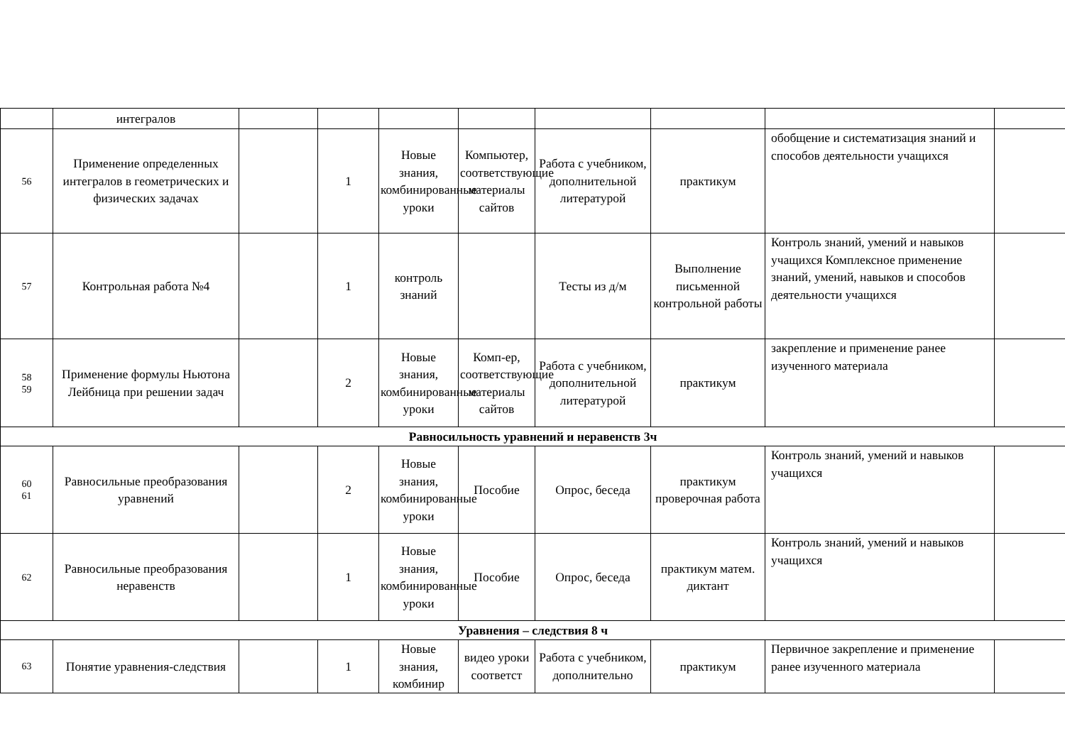| | интегралов | | | | | | | | |
| 56 | Применение определенных интегралов в геометрических и физических задачах | | 1 | Новые знания, комбинированные уроки | Компьютер, соответствующие материалы сайтов | Работа с учебником, дополнительной литературой | практикум | обобщение и систематизация знаний и способов деятельности учащихся | |
| 57 | Контрольная работа №4 | | 1 | контроль знаний | | Тесты из д/м | Выполнение письменной контрольной работы | Контроль знаний, умений и навыков учащихся Комплексное применение знаний, умений, навыков и способов деятельности учащихся | |
| 58 59 | Применение формулы Ньютона Лейбница при решении задач | | 2 | Новые знания, комбинированные уроки | Комп-ер, соответствующие материалы сайтов | Работа с учебником, дополнительной литературой | практикум | закрепление и применение ранее изученного материала | |
| Равносильность уравнений и неравенств 3ч | | | | | | | | | |
| 60 61 | Равносильные преобразования уравнений | | 2 | Новые знания, комбинированные уроки | Пособие | Опрос, беседа | практикум проверочная работа | Контроль знаний, умений и навыков учащихся | |
| 62 | Равносильные преобразования неравенств | | 1 | Новые знания, комбинированные уроки | Пособие | Опрос, беседа | практикум матем. диктант | Контроль знаний, умений и навыков учащихся | |
| Уравнения – следствия 8 ч | | | | | | | | | |
| 63 | Понятие уравнения-следствия | | 1 | Новые знания, комбинир | видео уроки соответст | Работа с учебником, дополнительно | практикум | Первичное закрепление и применение ранее изученного материала | |